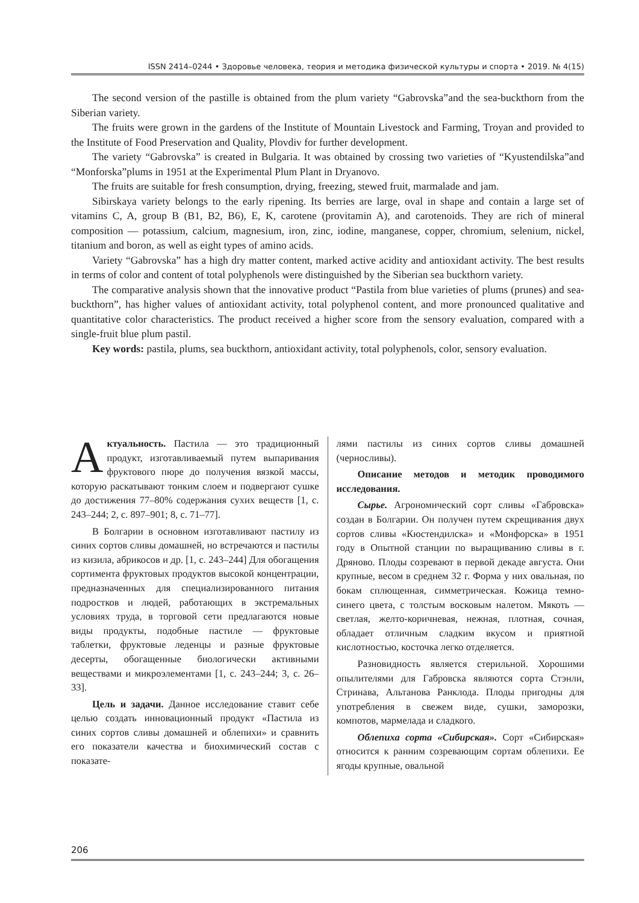ISSN 2414–0244 • Здоровье человека, теория и методика физической культуры и спорта • 2019. № 4(15)
The second version of the pastille is obtained from the plum variety “Gabrovska”and the sea-buckthorn from the Siberian variety.
The fruits were grown in the gardens of the Institute of Mountain Livestock and Farming, Troyan and provided to the Institute of Food Preservation and Quality, Plovdiv for further development.
The variety “Gabrovska” is created in Bulgaria. It was obtained by crossing two varieties of “Kyustendilska”and “Monforska”plums in 1951 at the Experimental Plum Plant in Dryanovo.
The fruits are suitable for fresh consumption, drying, freezing, stewed fruit, marmalade and jam.
Sibirskaya variety belongs to the early ripening. Its berries are large, oval in shape and contain a large set of vitamins C, A, group B (B1, B2, B6), E, K, carotene (provitamin A), and carotenoids. They are rich of mineral composition — potassium, calcium, magnesium, iron, zinc, iodine, manganese, copper, chromium, selenium, nickel, titanium and boron, as well as eight types of amino acids.
Variety “Gabrovska” has a high dry matter content, marked active acidity and antioxidant activity. The best results in terms of color and content of total polyphenols were distinguished by the Siberian sea buckthorn variety.
The comparative analysis shown that the innovative product “Pastila from blue varieties of plums (prunes) and sea- buckthorn”, has higher values of antioxidant activity, total polyphenol content, and more pronounced qualitative and quantitative color characteristics. The product received a higher score from the sensory evaluation, compared with a single-fruit blue plum pastil.
Key words: pastila, plums, sea buckthorn, antioxidant activity, total polyphenols, color, sensory evaluation.
Актуальность. Пастила — это традиционный продукт, изготавливаемый путем выпаривания фруктового пюре до получения вязкой массы, которую раскатывают тонким слоем и подвергают сушке до достижения 77–80% содержания сухих веществ [1, с. 243–244; 2, с. 897–901; 8, с. 71–77].
В Болгарии в основном изготавливают пастилу из синих сортов сливы домашней, но встречаются и пастилы из кизила, абрикосов и др. [1, с. 243–244] Для обогащения сортимента фруктовых продуктов высокой концентрации, предназначенных для специализированного питания подростков и людей, работающих в экстремальных условиях труда, в торговой сети предлагаются новые виды продукты, подобные пастиле — фруктовые таблетки, фруктовые леденцы и разные фруктовые десерты, обогащенные биологически активными веществами и микроэлементами [1, с. 243–244; 3, с. 26–33].
Цель и задачи. Данное исследование ставит себе целью создать инновационный продукт «Пастила из синих сортов сливы домашней и облепихи» и сравнить его показатели качества и биохимический состав с показате-
лями пастилы из синих сортов сливы домашней (черносливы).
Описание методов и методик проводимого исследования.
Сырье. Агрономический сорт сливы «Габровска» создан в Болгарии. Он получен путем скрещивания двух сортов сливы «Кюстендилска» и «Монфорска» в 1951 году в Опытной станции по выращиванию сливы в г. Дряново. Плоды созревают в первой декаде августа. Они крупные, весом в среднем 32 г. Форма у них овальная, по бокам сплющенная, симметрическая. Кожица темно-синего цвета, с толстым восковым налетом. Мякоть — светлая, желто-коричневая, нежная, плотная, сочная, обладает отличным сладким вкусом и приятной кислотностью, косточка легко отделяется.
Разновидность является стерильной. Хорошими опылителями для Габровска являются сорта Стэнли, Стринава, Альтанова Ранклода. Плоды пригодны для употребления в свежем виде, сушки, заморозки, компотов, мармелада и сладкого.
Облепиха сорта «Сибирская». Сорт «Сибирская» относится к ранним созревающим сортам облепихи. Ее ягоды крупные, овальной
206